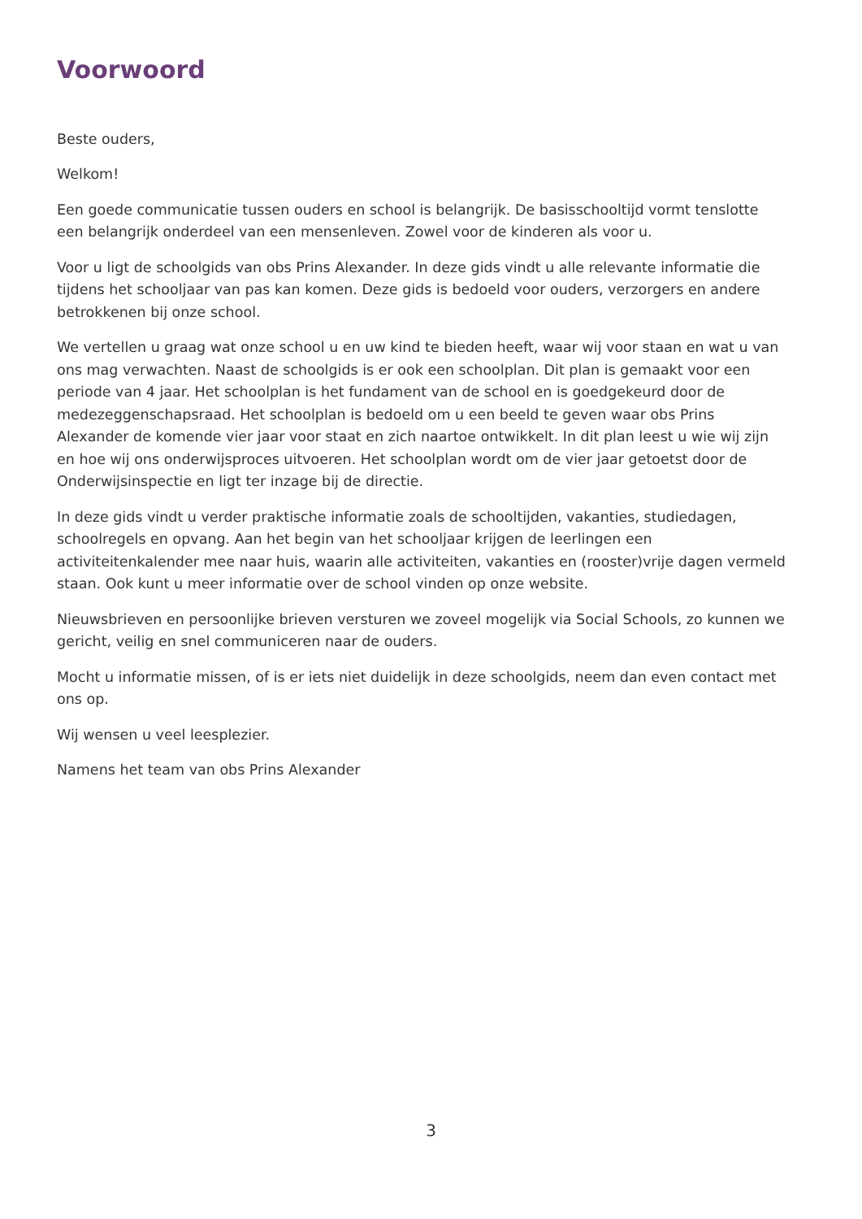Voorwoord
Beste ouders,
Welkom!
Een goede communicatie tussen ouders en school is belangrijk. De basisschooltijd vormt tenslotte een belangrijk onderdeel van een mensenleven. Zowel voor de kinderen als voor u.
Voor u ligt de schoolgids van obs Prins Alexander. In deze gids vindt u alle relevante informatie die tijdens het schooljaar van pas kan komen. Deze gids is bedoeld voor ouders, verzorgers en andere betrokkenen bij onze school.
We vertellen u graag wat onze school u en uw kind te bieden heeft, waar wij voor staan en wat u van ons mag verwachten. Naast de schoolgids is er ook een schoolplan. Dit plan is gemaakt voor een periode van 4 jaar. Het schoolplan is het fundament van de school en is goedgekeurd door de medezeggenschapsraad. Het schoolplan is bedoeld om u een beeld te geven waar obs Prins Alexander de komende vier jaar voor staat en zich naartoe ontwikkelt. In dit plan leest u wie wij zijn en hoe wij ons onderwijsproces uitvoeren. Het schoolplan wordt om de vier jaar getoetst door de Onderwijsinspectie en ligt ter inzage bij de directie.
In deze gids vindt u verder praktische informatie zoals de schooltijden, vakanties, studiedagen, schoolregels en opvang. Aan het begin van het schooljaar krijgen de leerlingen een activiteitenkalender mee naar huis, waarin alle activiteiten, vakanties en (rooster)vrije dagen vermeld staan. Ook kunt u meer informatie over de school vinden op onze website.
Nieuwsbrieven en persoonlijke brieven versturen we zoveel mogelijk via Social Schools, zo kunnen we gericht, veilig en snel communiceren naar de ouders.
Mocht u informatie missen, of is er iets niet duidelijk in deze schoolgids, neem dan even contact met ons op.
Wij wensen u veel leesplezier.
Namens het team van obs Prins Alexander
3